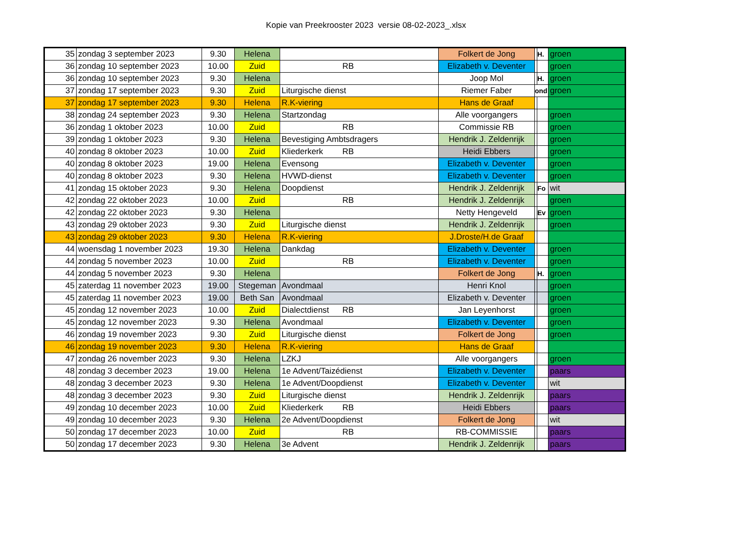Kopie van Preekrooster 2023 versie 08-02-2023_.xlsx
| 35 | zondag 3 september 2023 | 9.30 | Helena | | Folkert de Jong | | H. | groen |
| 36 | zondag 10 september 2023 | 10.00 | Zuid | RB | Elizabeth v. Deventer | | | groen |
| 36 | zondag 10 september 2023 | 9.30 | Helena | | Joop Mol | | H. | groen |
| 37 | zondag 17 september 2023 | 9.30 | Zuid | Liturgische dienst | Riemer Faber | ond | | groen |
| 37 | zondag 17 september 2023 | 9.30 | Helena | R.K-viering | Hans de Graaf | | | |
| 38 | zondag 24 september 2023 | 9.30 | Helena | Startzondag | Alle voorgangers | | | groen |
| 36 | zondag 1 oktober 2023 | 10.00 | Zuid | RB | Commissie RB | | | groen |
| 39 | zondag 1 oktober 2023 | 9.30 | Helena | Bevestiging Ambtsdragers | Hendrik J. Zeldenrijk | | | groen |
| 40 | zondag 8 oktober 2023 | 10.00 | Zuid | Kliederkerk RB | Heidi Ebbers | | | groen |
| 40 | zondag 8 oktober 2023 | 19.00 | Helena | Evensong | Elizabeth v. Deventer | | | groen |
| 40 | zondag 8 oktober 2023 | 9.30 | Helena | HVWD-dienst | Elizabeth v. Deventer | | | groen |
| 41 | zondag 15 oktober 2023 | 9.30 | Helena | Doopdienst | Hendrik J. Zeldenrijk | | Fo | wit |
| 42 | zondag 22 oktober 2023 | 10.00 | Zuid | RB | Hendrik J. Zeldenrijk | | | groen |
| 42 | zondag 22 oktober 2023 | 9.30 | Helena | | Netty Hengeveld | | Ev | groen |
| 43 | zondag 29 oktober 2023 | 9.30 | Zuid | Liturgische dienst | Hendrik J. Zeldenrijk | | | groen |
| 43 | zondag 29 oktober 2023 | 9.30 | Helena | R.K-viering | J.Droste/H.de Graaf | | | |
| 44 | woensdag 1 november 2023 | 19.30 | Helena | Dankdag | Elizabeth v. Deventer | | | groen |
| 44 | zondag 5 november 2023 | 10.00 | Zuid | RB | Elizabeth v. Deventer | | | groen |
| 44 | zondag 5 november 2023 | 9.30 | Helena | | Folkert de Jong | | H. | groen |
| 45 | zaterdag 11 november 2023 | 19.00 | Stegeman | Avondmaal | Henri Knol | | | groen |
| 45 | zaterdag 11 november 2023 | 19.00 | Beth San | Avondmaal | Elizabeth v. Deventer | | | groen |
| 45 | zondag 12 november 2023 | 10.00 | Zuid | Dialectdienst RB | Jan Leyenhorst | | | groen |
| 45 | zondag 12 november 2023 | 9.30 | Helena | Avondmaal | Elizabeth v. Deventer | | | groen |
| 46 | zondag 19 november 2023 | 9.30 | Zuid | Liturgische dienst | Folkert de Jong | | | groen |
| 46 | zondag 19 november 2023 | 9.30 | Helena | R.K-viering | Hans de Graaf | | | |
| 47 | zondag 26 november 2023 | 9.30 | Helena | LZKJ | Alle voorgangers | | | groen |
| 48 | zondag 3 december 2023 | 19.00 | Helena | 1e Advent/Taizédienst | Elizabeth v. Deventer | | | paars |
| 48 | zondag 3 december 2023 | 9.30 | Helena | 1e Advent/Doopdienst | Elizabeth v. Deventer | | | wit |
| 48 | zondag 3 december 2023 | 9.30 | Zuid | Liturgische dienst | Hendrik J. Zeldenrijk | | | paars |
| 49 | zondag 10 december 2023 | 10.00 | Zuid | Kliederkerk RB | Heidi Ebbers | | | paars |
| 49 | zondag 10 december 2023 | 9.30 | Helena | 2e Advent/Doopdienst | Folkert de Jong | | | wit |
| 50 | zondag 17 december 2023 | 10.00 | Zuid | RB | RB-COMMISSIE | | | paars |
| 50 | zondag 17 december 2023 | 9.30 | Helena | 3e Advent | Hendrik J. Zeldenrijk | | | paars |